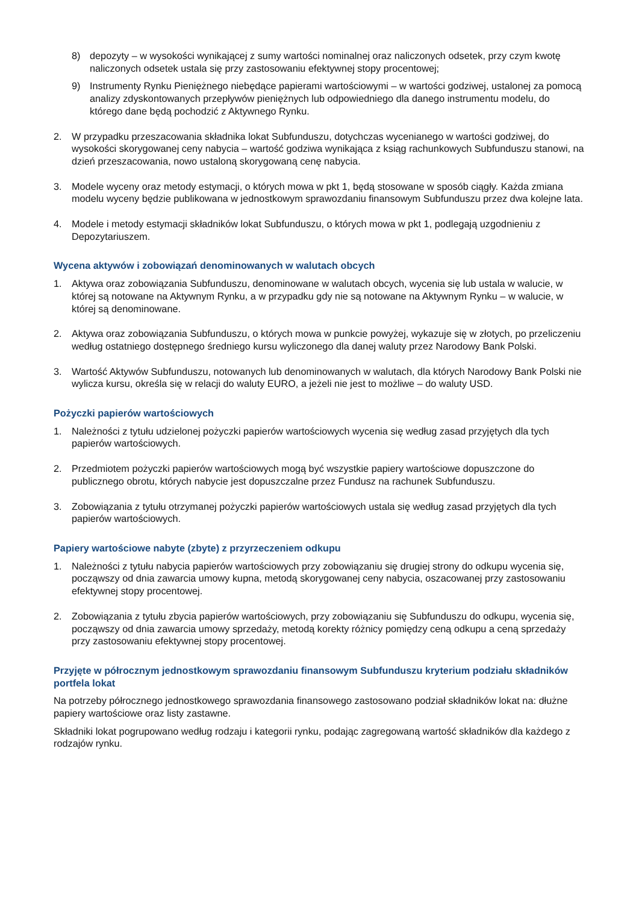8) depozyty – w wysokości wynikającej z sumy wartości nominalnej oraz naliczonych odsetek, przy czym kwotę naliczonych odsetek ustala się przy zastosowaniu efektywnej stopy procentowej;
9) Instrumenty Rynku Pieniężnego niebędące papierami wartościowymi – w wartości godziwej, ustalonej za pomocą analizy zdyskontowanych przepływów pieniężnych lub odpowiedniego dla danego instrumentu modelu, do którego dane będą pochodzić z Aktywnego Rynku.
2. W przypadku przeszacowania składnika lokat Subfunduszu, dotychczas wycenianego w wartości godziwej, do wysokości skorygowanej ceny nabycia – wartość godziwa wynikająca z ksiąg rachunkowych Subfunduszu stanowi, na dzień przeszacowania, nowo ustaloną skorygowaną cenę nabycia.
3. Modele wyceny oraz metody estymacji, o których mowa w pkt 1, będą stosowane w sposób ciągły. Każda zmiana modelu wyceny będzie publikowana w jednostkowym sprawozdaniu finansowym Subfunduszu przez dwa kolejne lata.
4. Modele i metody estymacji składników lokat Subfunduszu, o których mowa w pkt 1, podlegają uzgodnieniu z Depozytariuszem.
Wycena aktywów i zobowiązań denominowanych w walutach obcych
1. Aktywa oraz zobowiązania Subfunduszu, denominowane w walutach obcych, wycenia się lub ustala w walucie, w której są notowane na Aktywnym Rynku, a w przypadku gdy nie są notowane na Aktywnym Rynku – w walucie, w której są denominowane.
2. Aktywa oraz zobowiązania Subfunduszu, o których mowa w punkcie powyżej, wykazuje się w złotych, po przeliczeniu według ostatniego dostępnego średniego kursu wyliczonego dla danej waluty przez Narodowy Bank Polski.
3. Wartość Aktywów Subfunduszu, notowanych lub denominowanych w walutach, dla których Narodowy Bank Polski nie wylicza kursu, określa się w relacji do waluty EURO, a jeżeli nie jest to możliwe – do waluty USD.
Pożyczki papierów wartościowych
1. Należności z tytułu udzielonej pożyczki papierów wartościowych wycenia się według zasad przyjętych dla tych papierów wartościowych.
2. Przedmiotem pożyczki papierów wartościowych mogą być wszystkie papiery wartościowe dopuszczone do publicznego obrotu, których nabycie jest dopuszczalne przez Fundusz na rachunek Subfunduszu.
3. Zobowiązania z tytułu otrzymanej pożyczki papierów wartościowych ustala się według zasad przyjętych dla tych papierów wartościowych.
Papiery wartościowe nabyte (zbyte) z przyrzeczeniem odkupu
1. Należności z tytułu nabycia papierów wartościowych przy zobowiązaniu się drugiej strony do odkupu wycenia się, począwszy od dnia zawarcia umowy kupna, metodą skorygowanej ceny nabycia, oszacowanej przy zastosowaniu efektywnej stopy procentowej.
2. Zobowiązania z tytułu zbycia papierów wartościowych, przy zobowiązaniu się Subfunduszu do odkupu, wycenia się, począwszy od dnia zawarcia umowy sprzedaży, metodą korekty różnicy pomiędzy ceną odkupu a ceną sprzedaży przy zastosowaniu efektywnej stopy procentowej.
Przyjęte w półrocznym jednostkowym sprawozdaniu finansowym Subfunduszu kryterium podziału składników portfela lokat
Na potrzeby półrocznego jednostkowego sprawozdania finansowego zastosowano podział składników lokat na: dłużne papiery wartościowe oraz listy zastawne.
Składniki lokat pogrupowano według rodzaju i kategorii rynku, podając zagregowaną wartość składników dla każdego z rodzajów rynku.